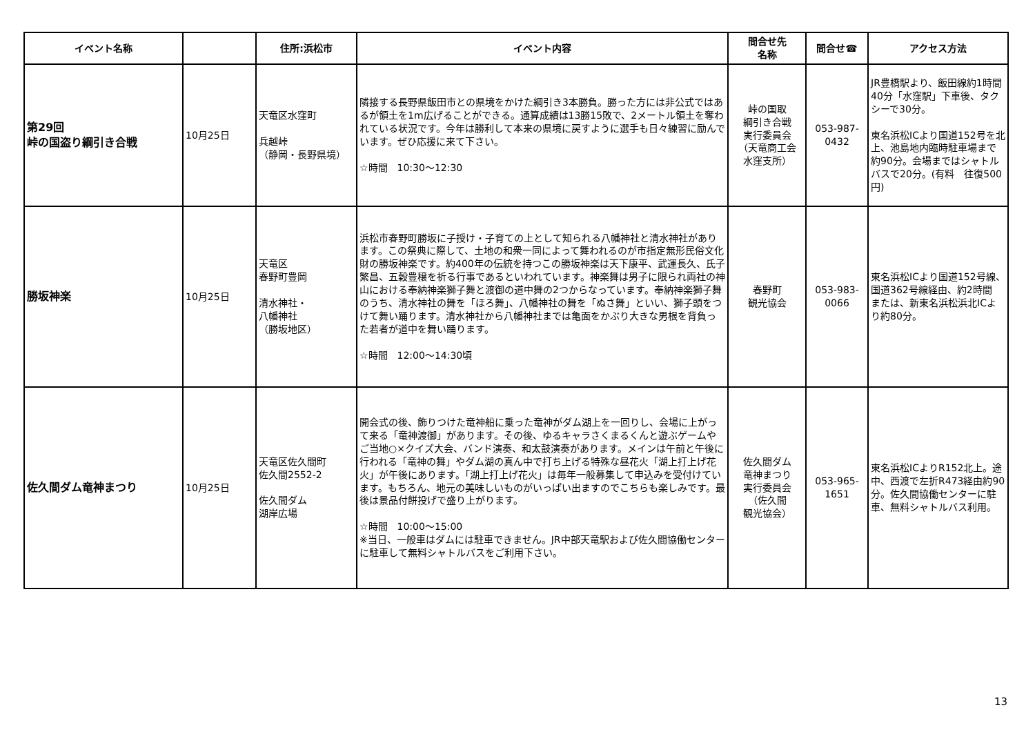| イベント名称 | | 住所:浜松市 | イベント内容 | 問合せ先 名称 | 問合せ☎ | アクセス方法 |
| --- | --- | --- | --- | --- | --- | --- |
| 第29回 峠の国盗り綱引き合戦 | 10月25日 | 天竜区水窪町 兵越峠 （静岡・長野県境） | 隣接する長野県飯田市との県境をかけた綱引き3本勝負。勝った方には非公式ではあるが領土を1m広げることができる。通算成績は13勝15敗で、2メートル領土を奪われている状況です。今年は勝利して本来の県境に戻すように選手も日々練習に励んでいます。ぜひ応援に来て下さい。 ☆時間 10:30～12:30 | 峠の国取 綱引き合戦 実行委員会 （天竜商工会 水窪支所） | 053-987- 0432 | JR豊橋駅より、飯田線約1時間40分「水窪駅」下車後、タクシーで30分。 東名浜松ICより国道152号を北上、池島地内臨時駐車場まで約90分。会場まではシャトルバスで20分。(有料 往復500円) |
| 勝坂神楽 | 10月25日 | 天竜区 春野町豊岡 清水神社・ 八幡神社 （勝坂地区） | 浜松市春野町勝坂に子授け・子育ての上として知られる八幡神社と清水神社があります。この祭典に際して、土地の和衆一同によって舞われるのが市指定無形民俗文化財の勝坂神楽です。約400年の伝統を持つこの勝坂神楽は天下康平、武運長久、氏子繁昌、五穀豊穣を祈る行事であるといわれています。神楽舞は男子に限られ両社の神山における奉納神楽獅子舞と渡御の道中舞の2つからなっています。奉納神楽獅子舞のうち、清水神社の舞を「ほろ舞」、八幡神社の舞を「ぬさ舞」といい、獅子頭をつけて舞い踊ります。清水神社から八幡神社までは亀面をかぶり大きな男根を背負った若者が道中を舞い踊ります。 ☆時間 12:00～14:30頃 | 春野町 観光協会 | 053-983- 0066 | 東名浜松ICより国道152号線、国道362号線経由、約2時間 または、新東名浜松浜北ICより約80分。 |
| 佐久間ダム竜神まつり | 10月25日 | 天竜区佐久間町 佐久間2552-2 佐久間ダム 湖岸広場 | 開会式の後、飾りつけた竜神船に乗った竜神がダム湖上を一回りし、会場に上がって来る「竜神渡御」があります。その後、ゆるキャラさくまるくんと遊ぶゲームやご当地○×クイズ大会、バンド演奏、和太鼓演奏があります。メインは午前と午後に行われる「竜神の舞」やダム湖の真ん中で打ち上げる特殊な昼花火「湖上打上げ花火」が午後にあります。「湖上打上げ花火」は毎年一般募集して申込みを受付けています。もちろん、地元の美味しいものがいっぱい出ますのでこちらも楽しみです。最後は景品付餅投げで盛り上がります。 ☆時間 10:00～15:00 ※当日、一般車はダムには駐車できません。JR中部天竜駅および佐久間協働センターに駐車して無料シャトルバスをご利用下さい。 | 佐久間ダム 竜神まつり 実行委員会 （佐久間 観光協会） | 053-965- 1651 | 東名浜松ICよりR152北上。途中、西渡で左折R473経由約90分。佐久間協働センターに駐車、無料シャトルバス利用。 |
13